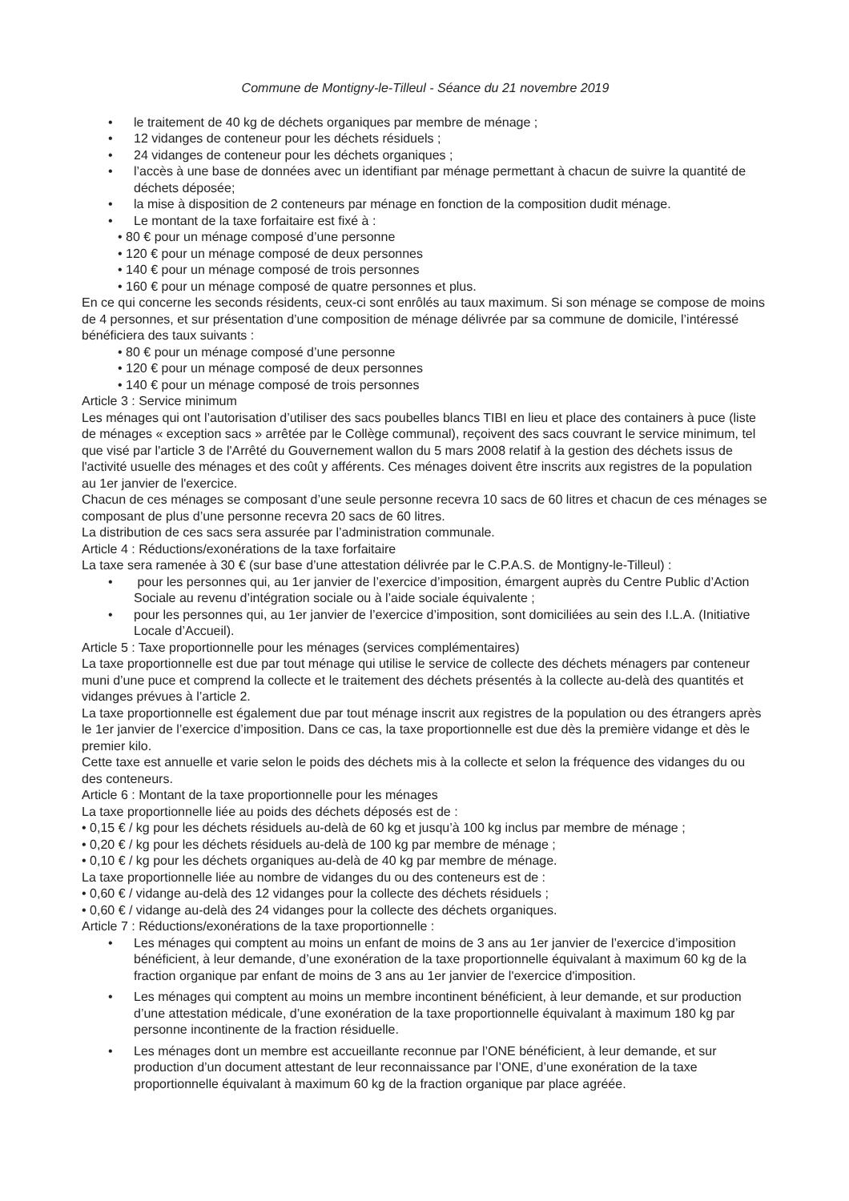Commune de Montigny-le-Tilleul - Séance du 21 novembre 2019
• le traitement de 40 kg de déchets organiques par membre de ménage ;
• 12 vidanges de conteneur pour les déchets résiduels ;
• 24 vidanges de conteneur pour les déchets organiques ;
• l’accès à une base de données avec un identifiant par ménage permettant à chacun de suivre la quantité de déchets déposée;
• la mise à disposition de 2 conteneurs par ménage en fonction de la composition dudit ménage.
• Le montant de la taxe forfaitaire est fixé à :
• 80 € pour un ménage composé d’une personne
• 120 € pour un ménage composé de deux personnes
• 140 € pour un ménage composé de trois personnes
• 160 € pour un ménage composé de quatre personnes et plus.
En ce qui concerne les seconds résidents, ceux-ci sont enrôlés au taux maximum. Si son ménage se compose de moins de 4 personnes, et sur présentation d’une composition de ménage délivrée par sa commune de domicile, l’intéressé bénéficiera des taux suivants :
• 80 € pour un ménage composé d’une personne
• 120 € pour un ménage composé de deux personnes
• 140 € pour un ménage composé de trois personnes
Article 3 : Service minimum
Les ménages qui ont l’autorisation d’utiliser des sacs poubelles blancs TIBI en lieu et place des containers à puce (liste de ménages « exception sacs » arrêtée par le Collège communal), reçoivent des sacs couvrant le service minimum, tel que visé par l'article 3 de l'Arrêté du Gouvernement wallon du 5 mars 2008 relatif à la gestion des déchets issus de l'activité usuelle des ménages et des coût y afférents. Ces ménages doivent être inscrits aux registres de la population au 1er janvier de l'exercice.
Chacun de ces ménages se composant d’une seule personne recevra 10 sacs de 60 litres et chacun de ces ménages se composant de plus d’une personne recevra 20 sacs de 60 litres.
La distribution de ces sacs sera assurée par l’administration communale.
Article 4 : Réductions/exonérations de la taxe forfaitaire
La taxe sera ramenée à 30 € (sur base d’une attestation délivrée par le C.P.A.S. de Montigny-le-Tilleul) :
• pour les personnes qui, au 1er janvier de l’exercice d’imposition, émargent auprès du Centre Public d’Action Sociale au revenu d’intégration sociale ou à l’aide sociale équivalente ;
• pour les personnes qui, au 1er janvier de l’exercice d’imposition, sont domiciliées au sein des I.L.A. (Initiative Locale d’Accueil).
Article 5 : Taxe proportionnelle pour les ménages (services complémentaires)
La taxe proportionnelle est due par tout ménage qui utilise le service de collecte des déchets ménagers par conteneur muni d’une puce et comprend la collecte et le traitement des déchets présentés à la collecte au-delà des quantités et vidanges prévues à l’article 2.
La taxe proportionnelle est également due par tout ménage inscrit aux registres de la population ou des étrangers après le 1er janvier de l’exercice d’imposition. Dans ce cas, la taxe proportionnelle est due dès la première vidange et dès le premier kilo.
Cette taxe est annuelle et varie selon le poids des déchets mis à la collecte et selon la fréquence des vidanges du ou des conteneurs.
Article 6 : Montant de la taxe proportionnelle pour les ménages
La taxe proportionnelle liée au poids des déchets déposés est de :
• 0,15 € / kg pour les déchets résiduels au-delà de 60 kg et jusqu’à 100 kg inclus par membre de ménage ;
• 0,20 € / kg pour les déchets résiduels au-delà de 100 kg par membre de ménage ;
• 0,10 € / kg pour les déchets organiques au-delà de 40 kg par membre de ménage.
La taxe proportionnelle liée au nombre de vidanges du ou des conteneurs est de :
• 0,60 € / vidange au-delà des 12 vidanges pour la collecte des déchets résiduels ;
• 0,60 € / vidange au-delà des 24 vidanges pour la collecte des déchets organiques.
Article 7 : Réductions/exonérations de la taxe proportionnelle :
• Les ménages qui comptent au moins un enfant de moins de 3 ans au 1er janvier de l’exercice d’imposition bénéficient, à leur demande, d’une exonération de la taxe proportionnelle équivalant à maximum 60 kg de la fraction organique par enfant de moins de 3 ans au 1er janvier de l'exercice d'imposition.
• Les ménages qui comptent au moins un membre incontinent bénéficient, à leur demande, et sur production d’une attestation médicale, d’une exonération de la taxe proportionnelle équivalant à maximum 180 kg par personne incontinente de la fraction résiduelle.
• Les ménages dont un membre est accueillante reconnue par l’ONE bénéficient, à leur demande, et sur production d’un document attestant de leur reconnaissance par l’ONE, d’une exonération de la taxe proportionnelle équivalant à maximum 60 kg de la fraction organique par place agréée.